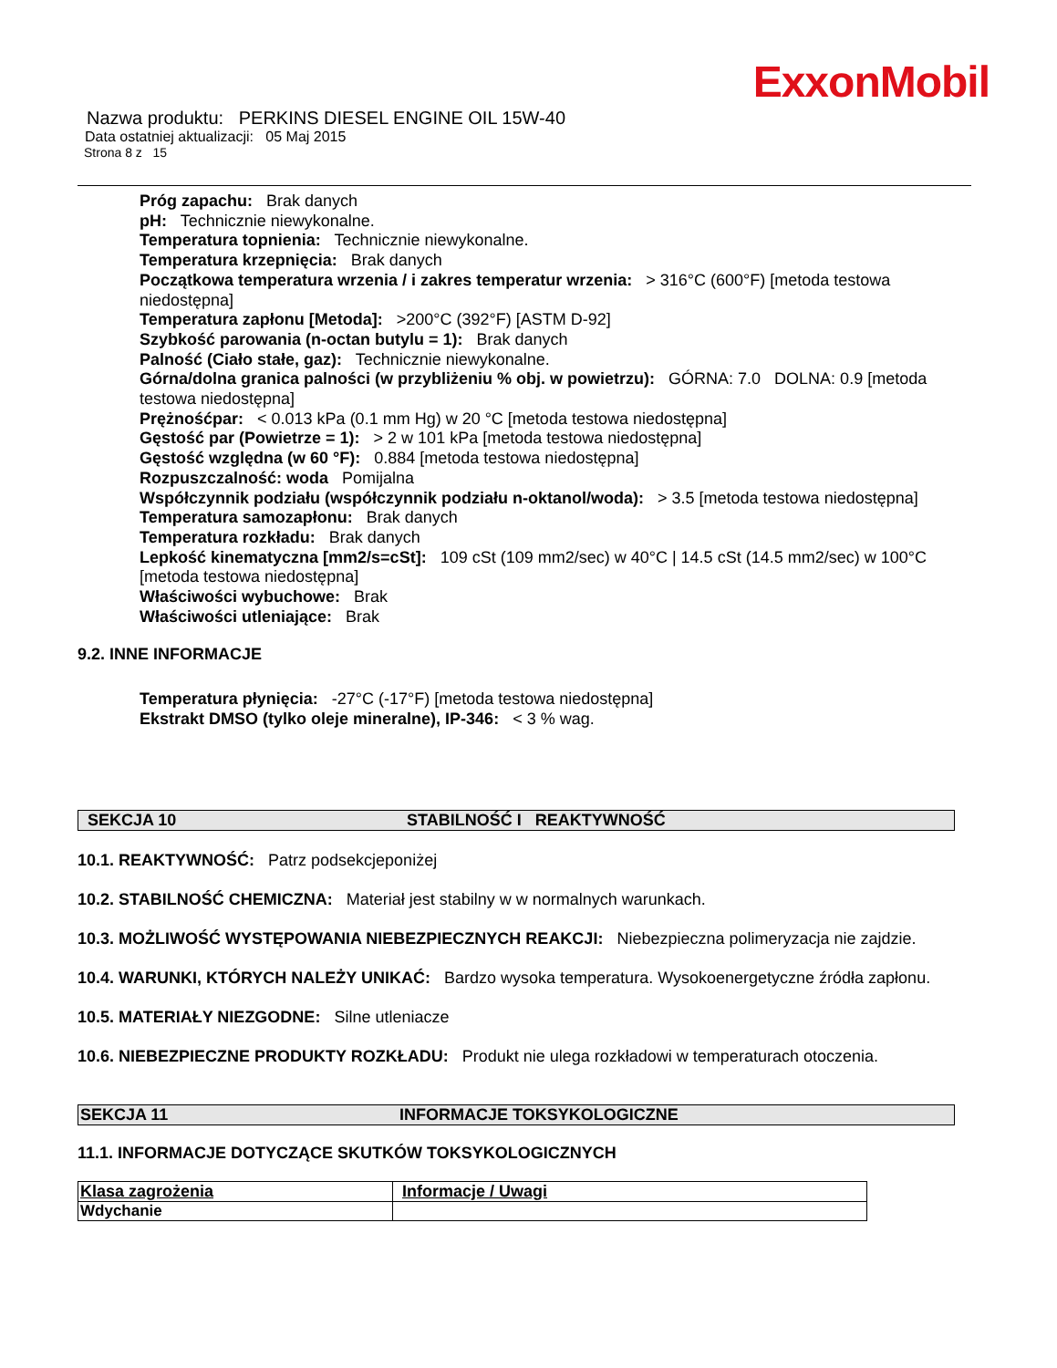ExxonMobil
Nazwa produktu: PERKINS DIESEL ENGINE OIL 15W-40
Data ostatniej aktualizacji: 05 Maj 2015
Strona 8 z 15
Próg zapachu: Brak danych
pH: Technicznie niewykonalne.
Temperatura topnienia: Technicznie niewykonalne.
Temperatura krzepnięcia: Brak danych
Początkowa temperatura wrzenia / i zakres temperatur wrzenia: > 316°C (600°F) [metoda testowa niedostępna]
Temperatura zapłonu [Metoda]: >200°C (392°F) [ASTM D-92]
Szybkość parowania (n-octan butylu = 1): Brak danych
Palność (Ciało stałe, gaz): Technicznie niewykonalne.
Górna/dolna granica palności (w przybliżeniu % obj. w powietrzu): GÓRNA: 7.0 DOLNA: 0.9 [metoda testowa niedostępna]
Prężnośćpar: < 0.013 kPa (0.1 mm Hg) w 20 °C [metoda testowa niedostępna]
Gęstość par (Powietrze = 1): > 2 w 101 kPa [metoda testowa niedostępna]
Gęstość względna (w 60 °F): 0.884 [metoda testowa niedostępna]
Rozpuszczalność: woda Pomijalna
Współczynnik podziału (współczynnik podziału n-oktanol/woda): > 3.5 [metoda testowa niedostępna]
Temperatura samozapłonu: Brak danych
Temperatura rozkładu: Brak danych
Lepkość kinematyczna [mm2/s=cSt]: 109 cSt (109 mm2/sec) w 40°C | 14.5 cSt (14.5 mm2/sec) w 100°C [metoda testowa niedostępna]
Właściwości wybuchowe: Brak
Właściwości utleniające: Brak
9.2. INNE INFORMACJE
Temperatura płynięcia: -27°C (-17°F) [metoda testowa niedostępna]
Ekstrakt DMSO (tylko oleje mineralne), IP-346: < 3 % wag.
SEKCJA 10 STABILNOŚĆ I REAKTYWNOŚĆ
10.1. REAKTYWNOŚĆ: Patrz podsekcjeponiżej
10.2. STABILNOŚĆ CHEMICZNA: Materiał jest stabilny w w normalnych warunkach.
10.3. MOŻLIWOŚĆ WYSTĘPOWANIA NIEBEZPIECZNYCH REAKCJI: Niebezpieczna polimeryzacja nie zajdzie.
10.4. WARUNKI, KTÓRYCH NALEŻY UNIKAĆ: Bardzo wysoka temperatura. Wysokoenergetyczne źródła zapłonu.
10.5. MATERIAŁY NIEZGODNE: Silne utleniacze
10.6. NIEBEZPIECZNE PRODUKTY ROZKŁADU: Produkt nie ulega rozkładowi w temperaturach otoczenia.
SEKCJA 11 INFORMACJE TOKSYKOLOGICZNE
11.1. INFORMACJE DOTYCZĄCE SKUTKÓW TOKSYKOLOGICZNYCH
| Klasa zagrożenia | Informacje / Uwagi |
| Wdychanie | |